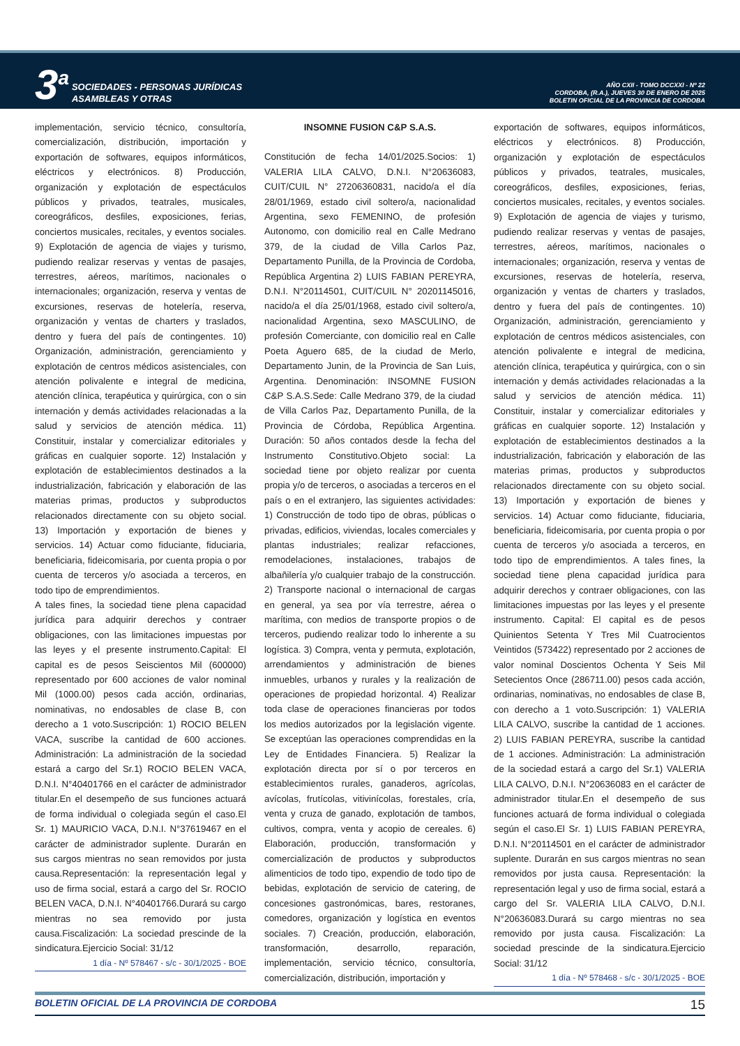3<sup>a</sup>
SOCIEDADES - PERSONAS JURÍDICAS
ASAMBLEAS Y OTRAS
AÑO CXII - TOMO DCCXXI - Nº 22
CORDOBA, (R.A.), JUEVES 30 DE ENERO DE 2025
BOLETIN OFICIAL DE LA PROVINCIA DE CORDOBA
implementación, servicio técnico, consultoría, comercialización, distribución, importación y exportación de softwares, equipos informáticos, eléctricos y electrónicos. 8) Producción, organización y explotación de espectáculos públicos y privados, teatrales, musicales, coreográficos, desfiles, exposiciones, ferias, conciertos musicales, recitales, y eventos sociales. 9) Explotación de agencia de viajes y turismo, pudiendo realizar reservas y ventas de pasajes, terrestres, aéreos, marítimos, nacionales o internacionales; organización, reserva y ventas de excursiones, reservas de hotelería, reserva, organización y ventas de charters y traslados, dentro y fuera del país de contingentes. 10) Organización, administración, gerenciamiento y explotación de centros médicos asistenciales, con atención polivalente e integral de medicina, atención clínica, terapéutica y quirúrgica, con o sin internación y demás actividades relacionadas a la salud y servicios de atención médica. 11) Constituir, instalar y comercializar editoriales y gráficas en cualquier soporte. 12) Instalación y explotación de establecimientos destinados a la industrialización, fabricación y elaboración de las materias primas, productos y subproductos relacionados directamente con su objeto social. 13) Importación y exportación de bienes y servicios. 14) Actuar como fiduciante, fiduciaria, beneficiaria, fideicomisaria, por cuenta propia o por cuenta de terceros y/o asociada a terceros, en todo tipo de emprendimientos.
A tales fines, la sociedad tiene plena capacidad jurídica para adquirir derechos y contraer obligaciones, con las limitaciones impuestas por las leyes y el presente instrumento.Capital: El capital es de pesos Seiscientos Mil (600000) representado por 600 acciones de valor nominal Mil (1000.00) pesos cada acción, ordinarias, nominativas, no endosables de clase B, con derecho a 1 voto.Suscripción: 1) ROCIO BELEN VACA, suscribe la cantidad de 600 acciones. Administración: La administración de la sociedad estará a cargo del Sr.1) ROCIO BELEN VACA, D.N.I. N°40401766 en el carácter de administrador titular.En el desempeño de sus funciones actuará de forma individual o colegiada según el caso.El Sr. 1) MAURICIO VACA, D.N.I. N°37619467 en el carácter de administrador suplente. Durarán en sus cargos mientras no sean removidos por justa causa.Representación: la representación legal y uso de firma social, estará a cargo del Sr. ROCIO BELEN VACA, D.N.I. N°40401766.Durará su cargo mientras no sea removido por justa causa.Fiscalización: La sociedad prescinde de la sindicatura.Ejercicio Social: 31/12
1 día - Nº 578467 - s/c - 30/1/2025 - BOE
INSOMNE FUSION C&P S.A.S.
Constitución de fecha 14/01/2025.Socios: 1) VALERIA LILA CALVO, D.N.I. N°20636083, CUIT/CUIL N° 27206360831, nacido/a el día 28/01/1969, estado civil soltero/a, nacionalidad Argentina, sexo FEMENINO, de profesión Autonomo, con domicilio real en Calle Medrano 379, de la ciudad de Villa Carlos Paz, Departamento Punilla, de la Provincia de Cordoba, República Argentina 2) LUIS FABIAN PEREYRA, D.N.I. N°20114501, CUIT/CUIL N° 20201145016, nacido/a el día 25/01/1968, estado civil soltero/a, nacionalidad Argentina, sexo MASCULINO, de profesión Comerciante, con domicilio real en Calle Poeta Aguero 685, de la ciudad de Merlo, Departamento Junin, de la Provincia de San Luis, Argentina. Denominación: INSOMNE FUSION C&P S.A.S.Sede: Calle Medrano 379, de la ciudad de Villa Carlos Paz, Departamento Punilla, de la Provincia de Córdoba, República Argentina. Duración: 50 años contados desde la fecha del Instrumento Constitutivo.Objeto social: La sociedad tiene por objeto realizar por cuenta propia y/o de terceros, o asociadas a terceros en el país o en el extranjero, las siguientes actividades: 1) Construcción de todo tipo de obras, públicas o privadas, edificios, viviendas, locales comerciales y plantas industriales; realizar refacciones, remodelaciones, instalaciones, trabajos de albañilería y/o cualquier trabajo de la construcción. 2) Transporte nacional o internacional de cargas en general, ya sea por vía terrestre, aérea o marítima, con medios de transporte propios o de terceros, pudiendo realizar todo lo inherente a su logística. 3) Compra, venta y permuta, explotación, arrendamientos y administración de bienes inmuebles, urbanos y rurales y la realización de operaciones de propiedad horizontal. 4) Realizar toda clase de operaciones financieras por todos los medios autorizados por la legislación vigente. Se exceptúan las operaciones comprendidas en la Ley de Entidades Financiera. 5) Realizar la explotación directa por sí o por terceros en establecimientos rurales, ganaderos, agrícolas, avícolas, frutícolas, vitivinícolas, forestales, cría, venta y cruza de ganado, explotación de tambos, cultivos, compra, venta y acopio de cereales. 6) Elaboración, producción, transformación y comercialización de productos y subproductos alimenticios de todo tipo, expendio de todo tipo de bebidas, explotación de servicio de catering, de concesiones gastronómicas, bares, restoranes, comedores, organización y logística en eventos sociales. 7) Creación, producción, elaboración, transformación, desarrollo, reparación, implementación, servicio técnico, consultoría, comercialización, distribución, importación y
exportación de softwares, equipos informáticos, eléctricos y electrónicos. 8) Producción, organización y explotación de espectáculos públicos y privados, teatrales, musicales, coreográficos, desfiles, exposiciones, ferias, conciertos musicales, recitales, y eventos sociales. 9) Explotación de agencia de viajes y turismo, pudiendo realizar reservas y ventas de pasajes, terrestres, aéreos, marítimos, nacionales o internacionales; organización, reserva y ventas de excursiones, reservas de hotelería, reserva, organización y ventas de charters y traslados, dentro y fuera del país de contingentes. 10) Organización, administración, gerenciamiento y explotación de centros médicos asistenciales, con atención polivalente e integral de medicina, atención clínica, terapéutica y quirúrgica, con o sin internación y demás actividades relacionadas a la salud y servicios de atención médica. 11) Constituir, instalar y comercializar editoriales y gráficas en cualquier soporte. 12) Instalación y explotación de establecimientos destinados a la industrialización, fabricación y elaboración de las materias primas, productos y subproductos relacionados directamente con su objeto social. 13) Importación y exportación de bienes y servicios. 14) Actuar como fiduciante, fiduciaria, beneficiaria, fideicomisaria, por cuenta propia o por cuenta de terceros y/o asociada a terceros, en todo tipo de emprendimientos. A tales fines, la sociedad tiene plena capacidad jurídica para adquirir derechos y contraer obligaciones, con las limitaciones impuestas por las leyes y el presente instrumento. Capital: El capital es de pesos Quinientos Setenta Y Tres Mil Cuatrocientos Veintidos (573422) representado por 2 acciones de valor nominal Doscientos Ochenta Y Seis Mil Setecientos Once (286711.00) pesos cada acción, ordinarias, nominativas, no endosables de clase B, con derecho a 1 voto.Suscripción: 1) VALERIA LILA CALVO, suscribe la cantidad de 1 acciones. 2) LUIS FABIAN PEREYRA, suscribe la cantidad de 1 acciones. Administración: La administración de la sociedad estará a cargo del Sr.1) VALERIA LILA CALVO, D.N.I. N°20636083 en el carácter de administrador titular.En el desempeño de sus funciones actuará de forma individual o colegiada según el caso.El Sr. 1) LUIS FABIAN PEREYRA, D.N.I. N°20114501 en el carácter de administrador suplente. Durarán en sus cargos mientras no sean removidos por justa causa. Representación: la representación legal y uso de firma social, estará a cargo del Sr. VALERIA LILA CALVO, D.N.I. N°20636083.Durará su cargo mientras no sea removido por justa causa. Fiscalización: La sociedad prescinde de la sindicatura.Ejercicio Social: 31/12
1 día - Nº 578468 - s/c - 30/1/2025 - BOE
BOLETIN OFICIAL DE LA PROVINCIA DE CORDOBA 15